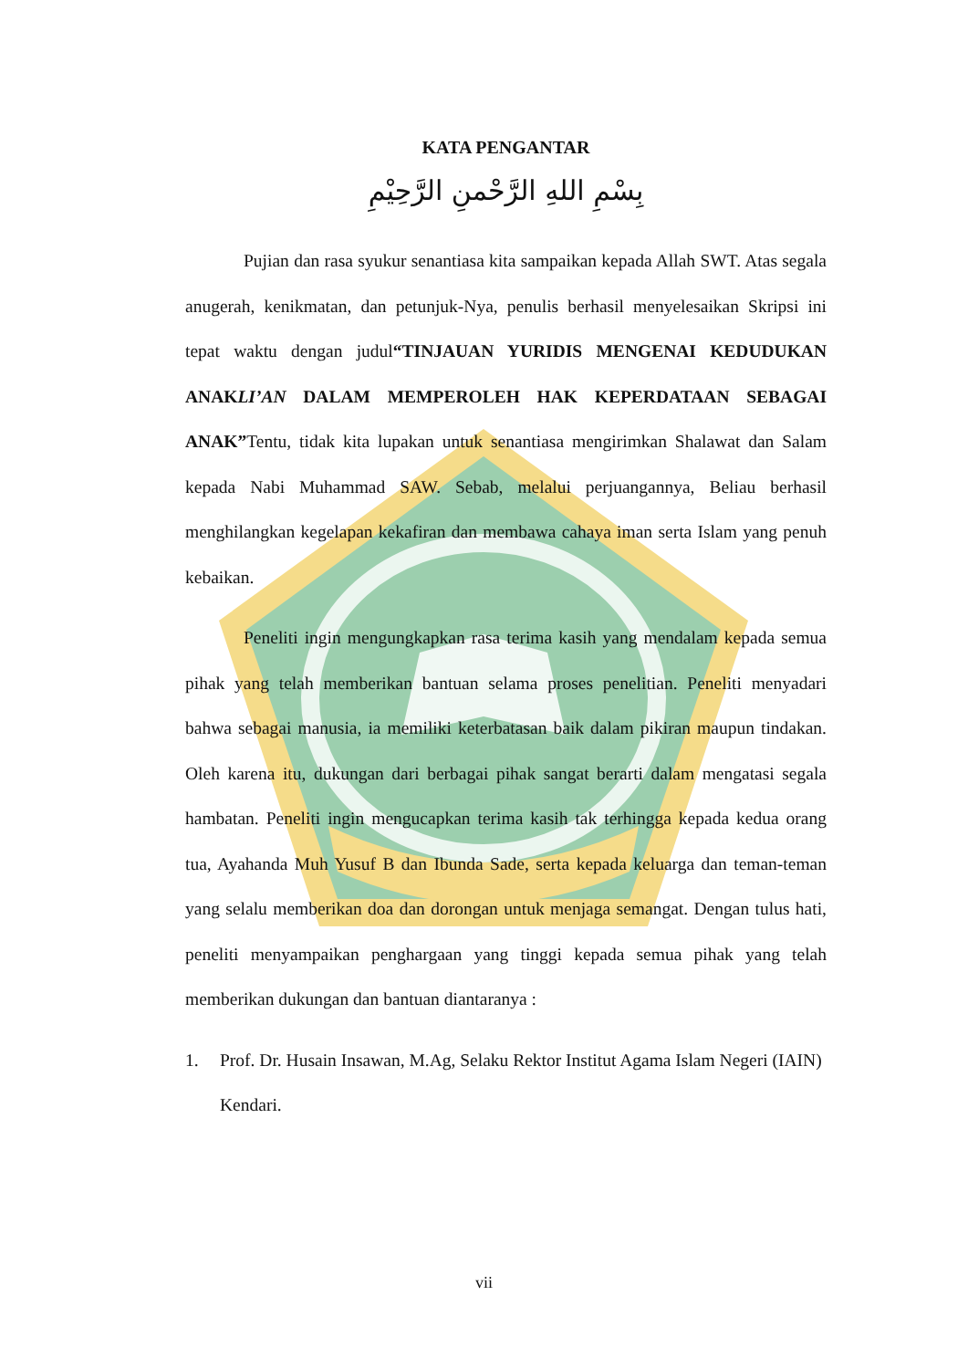KATA PENGANTAR
بِسْمِ اللهِ الرَّحْمنِ الرَّحِيْمِ
Pujian dan rasa syukur senantiasa kita sampaikan kepada Allah SWT. Atas segala anugerah, kenikmatan, dan petunjuk-Nya, penulis berhasil menyelesaikan Skripsi ini tepat waktu dengan judul“TINJAUAN YURIDIS MENGENAI KEDUDUKAN ANAKLI’AN DALAM MEMPEROLEH HAK KEPERDATAAN SEBAGAI ANAK”Tentu, tidak kita lupakan untuk senantiasa mengirimkan Shalawat dan Salam kepada Nabi Muhammad SAW. Sebab, melalui perjuangannya, Beliau berhasil menghilangkan kegelapan kekafiran dan membawa cahaya iman serta Islam yang penuh kebaikan.
Peneliti ingin mengungkapkan rasa terima kasih yang mendalam kepada semua pihak yang telah memberikan bantuan selama proses penelitian. Peneliti menyadari bahwa sebagai manusia, ia memiliki keterbatasan baik dalam pikiran maupun tindakan. Oleh karena itu, dukungan dari berbagai pihak sangat berarti dalam mengatasi segala hambatan. Peneliti ingin mengucapkan terima kasih tak terhingga kepada kedua orang tua, Ayahanda Muh Yusuf B dan Ibunda Sade, serta kepada keluarga dan teman-teman yang selalu memberikan doa dan dorongan untuk menjaga semangat. Dengan tulus hati, peneliti menyampaikan penghargaan yang tinggi kepada semua pihak yang telah memberikan dukungan dan bantuan diantaranya :
1. Prof. Dr. Husain Insawan, M.Ag, Selaku Rektor Institut Agama Islam Negeri (IAIN) Kendari.
vii